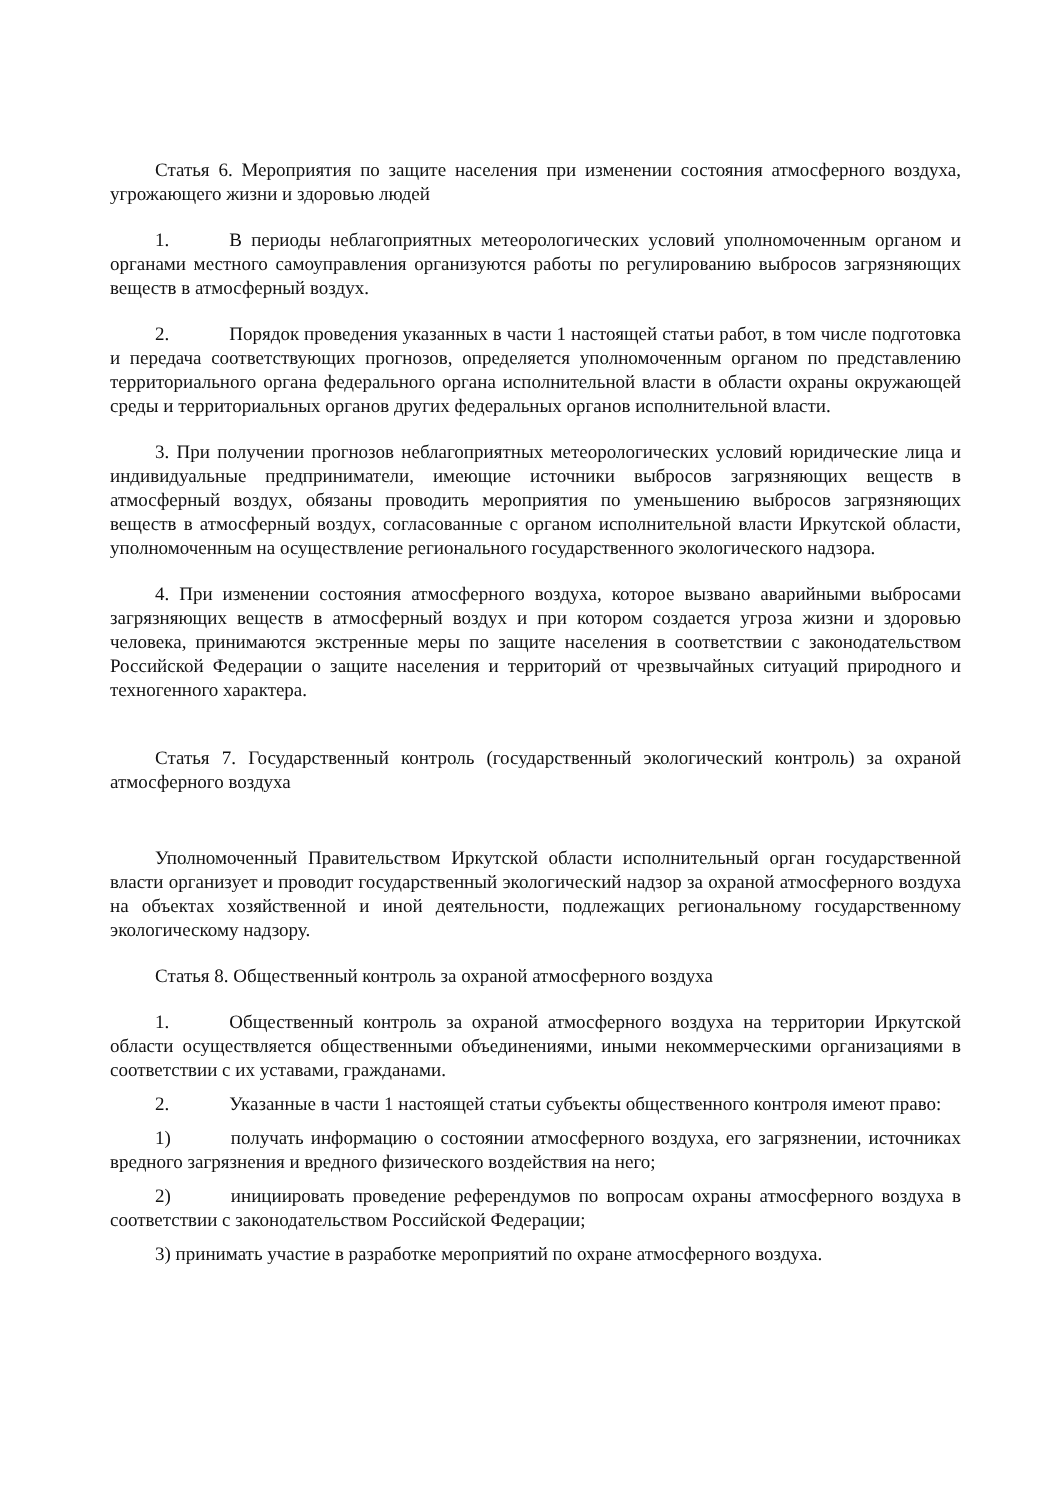Статья 6. Мероприятия по защите населения при изменении состояния атмосферного воздуха, угрожающего жизни и здоровью людей
1. В периоды неблагоприятных метеорологических условий уполномоченным органом и органами местного самоуправления организуются работы по регулированию выбросов загрязняющих веществ в атмосферный воздух.
2. Порядок проведения указанных в части 1 настоящей статьи работ, в том числе подготовка и передача соответствующих прогнозов, определяется уполномоченным органом по представлению территориального органа федерального органа исполнительной власти в области охраны окружающей среды и территориальных органов других федеральных органов исполнительной власти.
3. При получении прогнозов неблагоприятных метеорологических условий юридические лица и индивидуальные предприниматели, имеющие источники выбросов загрязняющих веществ в атмосферный воздух, обязаны проводить мероприятия по уменьшению выбросов загрязняющих веществ в атмосферный воздух, согласованные с органом исполнительной власти Иркутской области, уполномоченным на осуществление регионального государственного экологического надзора.
4. При изменении состояния атмосферного воздуха, которое вызвано аварийными выбросами загрязняющих веществ в атмосферный воздух и при котором создается угроза жизни и здоровью человека, принимаются экстренные меры по защите населения в соответствии с законодательством Российской Федерации о защите населения и территорий от чрезвычайных ситуаций природного и техногенного характера.
Статья 7. Государственный контроль (государственный экологический контроль) за охраной атмосферного воздуха
Уполномоченный Правительством Иркутской области исполнительный орган государственной власти организует и проводит государственный экологический надзор за охраной атмосферного воздуха на объектах хозяйственной и иной деятельности, подлежащих региональному государственному экологическому надзору.
Статья 8. Общественный контроль за охраной атмосферного воздуха
1. Общественный контроль за охраной атмосферного воздуха на территории Иркутской области осуществляется общественными объединениями, иными некоммерческими организациями в соответствии с их уставами, гражданами.
2. Указанные в части 1 настоящей статьи субъекты общественного контроля имеют право:
1) получать информацию о состоянии атмосферного воздуха, его загрязнении, источниках вредного загрязнения и вредного физического воздействия на него;
2) инициировать проведение референдумов по вопросам охраны атмосферного воздуха в соответствии с законодательством Российской Федерации;
3) принимать участие в разработке мероприятий по охране атмосферного воздуха.